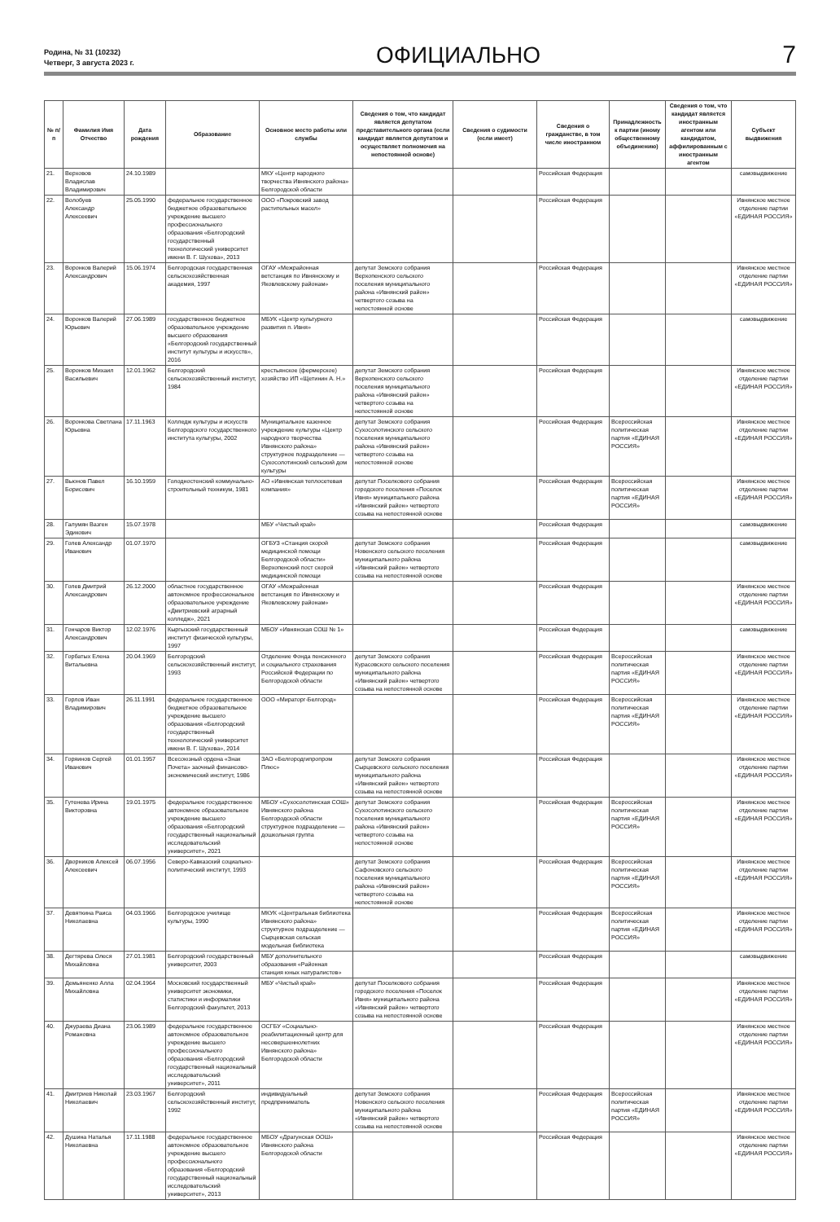Родина, № 31 (10232)
Четверг, 3 августа 2023 г.
ОФИЦИАЛЬНО
7
| № п/п | Фамилия Имя Отчество | Дата рождения | Образование | Основное место работы или службы | Сведения о том, что кандидат является депутатом представительного органа (если кандидат является депутатом и осуществляет полномочия на непостоянной основе) | Сведения о судимости (если имеет) | Сведения о гражданстве, в том числе иностранном | Принадлежность к партии (иному общественному объединению) | Сведения о том, что кандидат является иностранным агентом или кандидатом, аффилированным с иностранным агентом | Субъект выдвижения |
| --- | --- | --- | --- | --- | --- | --- | --- | --- | --- | --- |
| 21. | Верховов Владислав Владимирович | 24.10.1989 | | МКУ «Центр народного творчества Ивнянского района» Белгородской области | | | Российская Федерация | | | самовыдвижение |
| 22. | Волобуев Александр Алексеевич | 25.05.1990 | федеральное государственное бюджетное образовательное учреждение высшего профессионального образования «Белгородский государственный технологический университет имени В. Г. Шухова», 2013 | ООО «Покровский завод растительных масел» | | | Российская Федерация | | | Ивнянское местное отделение партии «ЕДИНАЯ РОССИЯ» |
| 23. | Воронков Валерий Александрович | 15.06.1974 | Белгородская государственная сельскохозяйственная академия, 1997 | ОГАУ «Межрайонная ветстанция по Ивнянскому и Яковлевскому районам» | депутат Земского собрания Верхопенского сельского поселения муниципального района «Ивнянский район» четвертого созыва на непостоянной основе | | Российская Федерация | | | Ивнянское местное отделение партии «ЕДИНАЯ РОССИЯ» |
| 24. | Воронков Валерий Юрьевич | 27.06.1989 | государственное бюджетное образовательное учреждение высшего образования «Белгородский государственный институт культуры и искусств», 2016 | МБУК «Центр культурного развития п. Ивня» | | | Российская Федерация | | | самовыдвижение |
| 25. | Воронков Михаил Васильевич | 12.01.1962 | Белгородский сельскохозяйственный институт, 1984 | крестьянское (фермерское) хозяйство ИП «Щетинин А. Н.» | депутат Земского собрания Верхопенского сельского поселения муниципального района «Ивнянский район» четвертого созыва на непостоянной основе | | Российская Федерация | | | Ивнянское местное отделение партии «ЕДИНАЯ РОССИЯ» |
| 26. | Воронкова Светлана Юрьевна | 17.11.1963 | Колледж культуры и искусств Белгородского государственного института культуры, 2002 | Муниципальное казенное учреждение культуры «Центр народного творчества Ивнянского района» структурное подразделение — Сухосолотинский сельский дом культуры | депутат Земского собрания Сухосолотинского сельского поселения муниципального района «Ивнянский район» четвертого созыва на непостоянной основе | | Российская Федерация | Всероссийская политическая партия «ЕДИНАЯ РОССИЯ» | | Ивнянское местное отделение партии «ЕДИНАЯ РОССИЯ» |
| 27. | Вьюнов Павел Борисович | 16.10.1959 | Голодностенский коммунально-строительный техникум, 1981 | АО «Ивнянская теплосетевая компания» | депутат Поселкового собрания городского поселения «Поселок Ивня» муниципального района «Ивнянский район» четвертого созыва на непостоянной основе | | Российская Федерация | Всероссийская политическая партия «ЕДИНАЯ РОССИЯ» | | Ивнянское местное отделение партии «ЕДИНАЯ РОССИЯ» |
| 28. | Галумян Вазген Эдикович | 15.07.1978 | | МБУ «Чистый край» | | | Российская Федерация | | | самовыдвижение |
| 29. | Голев Александр Иванович | 01.07.1970 | | ОГБУЗ «Станция скорой медицинской помощи Белгородской области» Верхопенский пост скорой медицинской помощи | депутат Земского собрания Новенского сельского поселения муниципального района «Ивнянский район» четвертого созыва на непостоянной основе | | Российская Федерация | | | самовыдвижение |
| 30. | Голев Дмитрий Александрович | 26.12.2000 | областное государственное автономное профессиональное образовательное учреждение «Дмитриевский аграрный колледж», 2021 | ОГАУ «Межрайонная ветстанция по Ивнянскому и Яковлевскому районам» | | | Российская Федерация | | | Ивнянское местное отделение партии «ЕДИНАЯ РОССИЯ» |
| 31. | Гончаров Виктор Александрович | 12.02.1976 | Кыргызский государственный институт физической культуры, 1997 | МБОУ «Ивнянская СОШ № 1» | | | Российская Федерация | | | самовыдвижение |
| 32. | Горбатых Елена Витальевна | 20.04.1969 | Белгородский сельскохозяйственный институт, 1993 | Отделение Фонда пенсионного и социального страхования Российской Федерации по Белгородской области | депутат Земского собрания Курасовского сельского поселения муниципального района «Ивнянский район» четвертого созыва на непостоянной основе | | Российская Федерация | Всероссийская политическая партия «ЕДИНАЯ РОССИЯ» | | Ивнянское местное отделение партии «ЕДИНАЯ РОССИЯ» |
| 33. | Горлов Иван Владимирович | 26.11.1991 | федеральное государственное бюджетное образовательное учреждение высшего образования «Белгородский государственный технологический университет имени В. Г. Шухова», 2014 | ООО «Мираторг-Белгород» | | | Российская Федерация | Всероссийская политическая партия «ЕДИНАЯ РОССИЯ» | | Ивнянское местное отделение партии «ЕДИНАЯ РОССИЯ» |
| 34. | Горяинов Сергей Иванович | 01.01.1957 | Всесоюзный ордена «Знак Почета» заочный финансово-экономический институт, 1986 | ЗАО «Белгородгипропром Плюс» | депутат Земского собрания Сырцевского сельского поселения муниципального района «Ивнянский район» четвертого созыва на непостоянной основе | | Российская Федерация | | | Ивнянское местное отделение партии «ЕДИНАЯ РОССИЯ» |
| 35. | Гутенева Ирина Викторовна | 19.01.1975 | федеральное государственное автономное образовательное учреждение высшего образования «Белгородский государственный национальный исследовательский университет», 2021 | МБОУ «Сухосолотинская СОШ» Ивнянского района Белгородской области структурное подразделение — дошкольная группа | депутат Земского собрания Сухосолотинского сельского поселения муниципального района «Ивнянский район» четвертого созыва на непостоянной основе | | Российская Федерация | Всероссийская политическая партия «ЕДИНАЯ РОССИЯ» | | Ивнянское местное отделение партии «ЕДИНАЯ РОССИЯ» |
| 36. | Дворников Алексей Алексеевич | 06.07.1956 | Северо-Кавказский социально-политический институт, 1993 | | депутат Земского собрания Сафоновского сельского поселения муниципального района «Ивнянский район» четвертого созыва на непостоянной основе | | Российская Федерация | Всероссийская политическая партия «ЕДИНАЯ РОССИЯ» | | Ивнянское местное отделение партии «ЕДИНАЯ РОССИЯ» |
| 37. | Девяткина Раиса Николаевна | 04.03.1966 | Белгородское училище культуры, 1990 | МКУК «Центральная библиотека Ивнянского района» структурное подразделение — Сырцевская сельская модельная библиотека | | | Российская Федерация | Всероссийская политическая партия «ЕДИНАЯ РОССИЯ» | | Ивнянское местное отделение партии «ЕДИНАЯ РОССИЯ» |
| 38. | Дегтярева Олеся Михайловна | 27.01.1981 | Белгородский государственный университет, 2003 | МБУ дополнительного образования «Районная станция юных натуралистов» | | | Российская Федерация | | | самовыдвижение |
| 39. | Демьяненко Алла Михайловна | 02.04.1964 | Московский государственный университет экономики, статистики и информатики Белгородский факультет, 2013 | МБУ «Чистый край» | депутат Поселкового собрания городского поселения «Поселок Ивня» муниципального района «Ивнянский район» четвертого созыва на непостоянной основе | | Российская Федерация | | | Ивнянское местное отделение партии «ЕДИНАЯ РОССИЯ» |
| 40. | Джураева Диана Романовна | 23.06.1989 | федеральное государственное автономное образовательное учреждение высшего профессионального образования «Белгородский государственный национальный исследовательский университет», 2011 | ОСГБУ «Социально-реабилитационный центр для несовершеннолетних Ивнянского района» Белгородской области | | | Российская Федерация | | | Ивнянское местное отделение партии «ЕДИНАЯ РОССИЯ» |
| 41. | Дмитриев Николай Николаевич | 23.03.1967 | Белгородский сельскохозяйственный институт, 1992 | индивидуальный предприниматель | депутат Земского собрания Новенского сельского поселения муниципального района «Ивнянский район» четвертого созыва на непостоянной основе | | Российская Федерация | Всероссийская политическая партия «ЕДИНАЯ РОССИЯ» | | Ивнянское местное отделение партии «ЕДИНАЯ РОССИЯ» |
| 42. | Душина Наталья Николаевна | 17.11.1988 | федеральное государственное автономное образовательное учреждение высшего профессионального образования «Белгородский государственный национальный исследовательский университет», 2013 | МБОУ «Драгунская ООШ» Ивнянского района Белгородской области | | | Российская Федерация | | | Ивнянское местное отделение партии «ЕДИНАЯ РОССИЯ» |